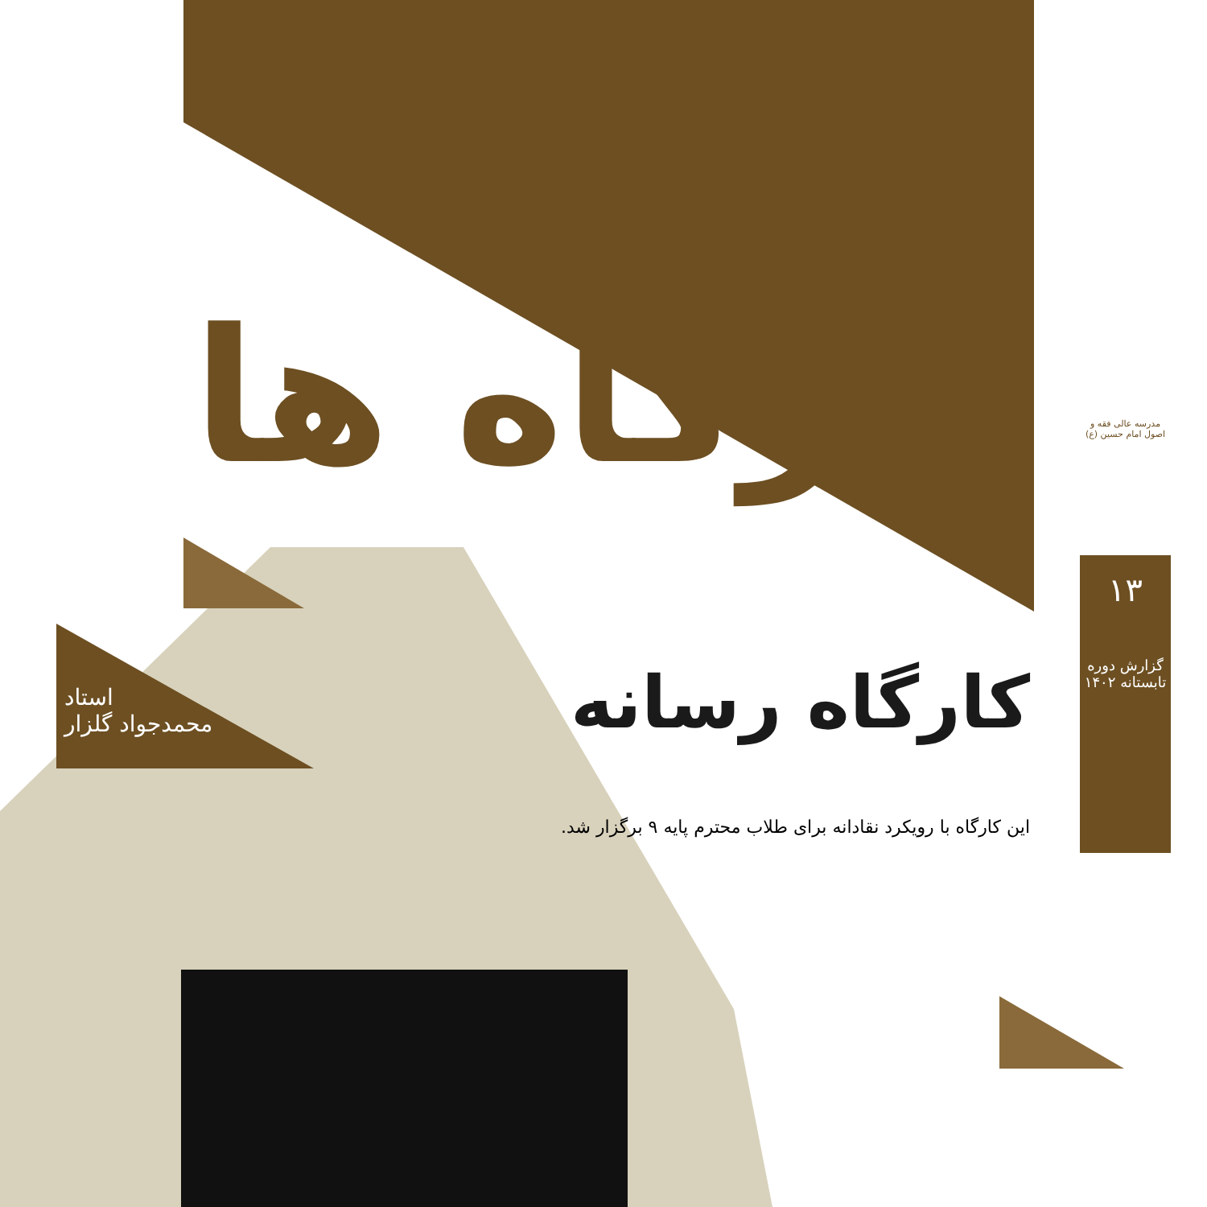کارگاه ها
استاد
محمدجواد گلزار
کارگاه رسانه
این کارگاه با رویکرد نقادانه برای طلاب محترم پایه ۹ برگزار شد.
مدرسه عالی فقه و اصول امام حسین (ع)
۱۳
گزارش دوره تابستانه ۱۴۰۲